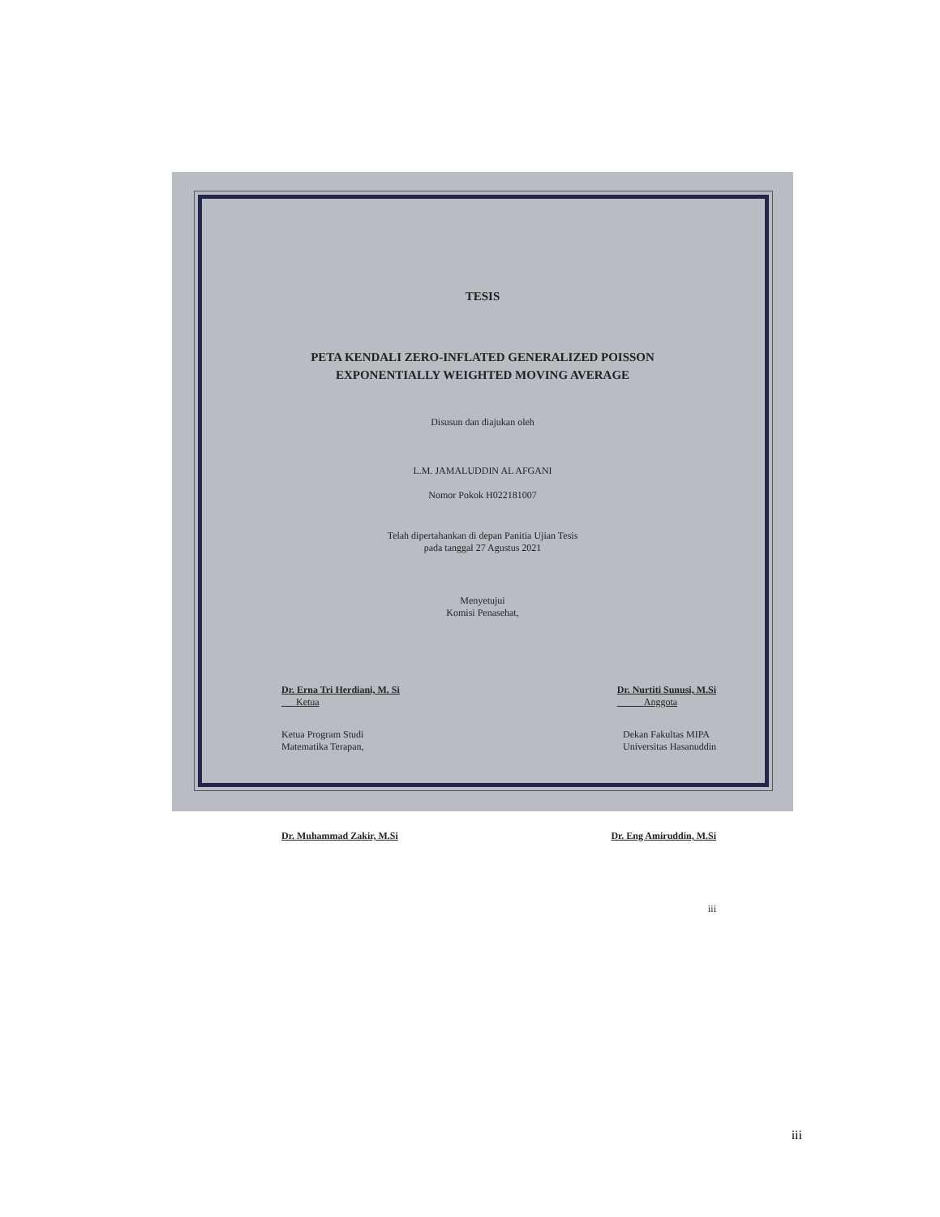TESIS
PETA KENDALI ZERO-INFLATED GENERALIZED POISSON
EXPONENTIALLY WEIGHTED MOVING AVERAGE
Disusun dan diajukan oleh
L.M. JAMALUDDIN AL AFGANI
Nomor Pokok H022181007
Telah dipertahankan di depan Panitia Ujian Tesis
pada tanggal 27 Agustus 2021
Menyetujui
Komisi Penasehat,
Dr. Erna Tri Herdiani, M. Si
Ketua
Dr. Nurtiti Sunusi, M.Si
Anggota
Ketua Program Studi
Matematika Terapan,
Dekan Fakultas MIPA
Universitas Hasanuddin
Dr. Muhammad Zakir, M.Si Dr. Eng Amiruddin, M.Si
iii
iii